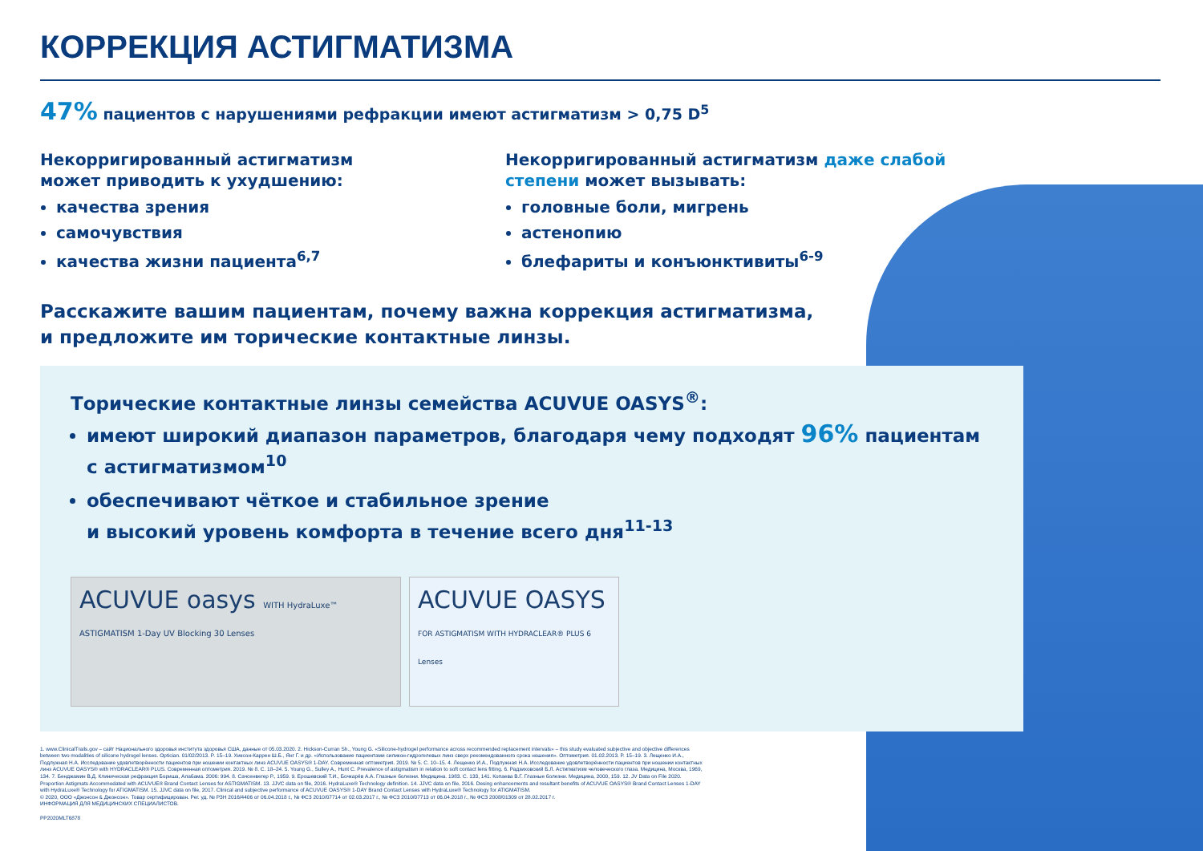КОРРЕКЦИЯ АСТИГМАТИЗМА
47% пациентов с нарушениями рефракции имеют астигматизм > 0,75 D<sup>5</sup>
Некорригированный астигматизм
может приводить к ухудшению:
качества зрения
самочувствия
качества жизни пациента<sup>6,7</sup>
Некорригированный астигматизм даже слабой степени может вызывать:
головные боли, мигрень
астенопию
блефариты и конъюнктивиты<sup>6-9</sup>
Расскажите вашим пациентам, почему важна коррекция астигматизма,
и предложите им торические контактные линзы.
Торические контактные линзы семейства ACUVUE OASYS<sup>®</sup>:
имеют широкий диапазон параметров, благодаря чему подходят 96% пациентам с астигматизмом<sup>10</sup>
обеспечивают чёткое и стабильное зрение
и высокий уровень комфорта в течение всего дня<sup>11-13</sup>
ACUVUE oasys WITH HydraLuxe™ ASTIGMATISM 1-Day UV Blocking 30 Lenses
ACUVUE OASYS FOR ASTIGMATISM WITH HYDRACLEAR® PLUS 6 Lenses
1. www.ClinicalTrails.gov – сайт Национального здоровья института здоровья США, данные от 05.03.2020. 2. Hickson-Curran Sh., Young G. «Silicone-hydrogel performance across recommended replacement intervals» – this study evaluated subjective and objective differences between two modalities of silicone hydrogel lenses. Optician. 01/02/2013. P. 15–19. Хиксон-Каррен Ш.Б., Янг Г. и др. «Использование пациентами силикон-гидрогелевых линз сверх рекомендованного срока ношения». Оптометрия. 01.02.2013. P. 15–19. 3. Лещенко И.А., Подлужная Н.А. Исследование удовлетворённости пациентов при ношении контактных линз ACUVUE OASYS® 1-DAY. Современная оптометрия. 2019. № 5. С. 10–15. 4. Лещенко И.А., Подлужная Н.А. Исследование удовлетворённости пациентов при ношении контактных линз ACUVUE OASYS® with HYDRACLEAR® PLUS. Современная оптометрия. 2019. № 8. С. 18–24. 5. Young G., Sulley A., Hunt C. Prevalence of astigmatism in relation to soft contact lens fitting. 6. Радзиховский Б.Л. Астигматизм человеческого глаза. Медицина, Москва, 1969, 134. 7. Бенджамин В.Д. Клиническая рефракция Бориша, Алабама. 2006: 994. 8. Сачсенвегер Р., 1959. 9. Ерошевский Т.И., Бочкарёв А.А. Глазные болезни. Медицина. 1983. С. 133, 141. Копаева В.Г. Глазные болезни. Медицина, 2000, 159. 12. JV Data on File 2020. Proportion Astigmats Accommodated with ACUVUE® Brand Contact Lenses for ASTIGMATISM. 13. JJVC data on file, 2016. HydraLuxe® Technology definition. 14. JJVC data on file, 2016. Desing enhancements and resultant benefits of ACUVUE OASYS® Brand Contact Lenses 1-DAY with HydraLuxe® Technology for ATIGMATISM. 15. JJVC data on file, 2017. Clinical and subjective performance of ACUVUE OASYS® 1-DAY Brand Contact Lenses with HydraLuxe® Technology for ATIGMATISM.
© 2020, ООО «Джонсон & Джонсон». Товар сертифицирован. Рег. уд. № РЗН 2016/4406 от 06.04.2018 г., № ФСЗ 2010/07714 от 02.03.2017 г., № ФСЗ 2010/07713 от 06.04.2018 г., № ФСЗ 2008/01309 от 28.02.2017 г.
ИНФОРМАЦИЯ ДЛЯ МЕДИЦИНСКИХ СПЕЦИАЛИСТОВ.
PP2020MLT6878